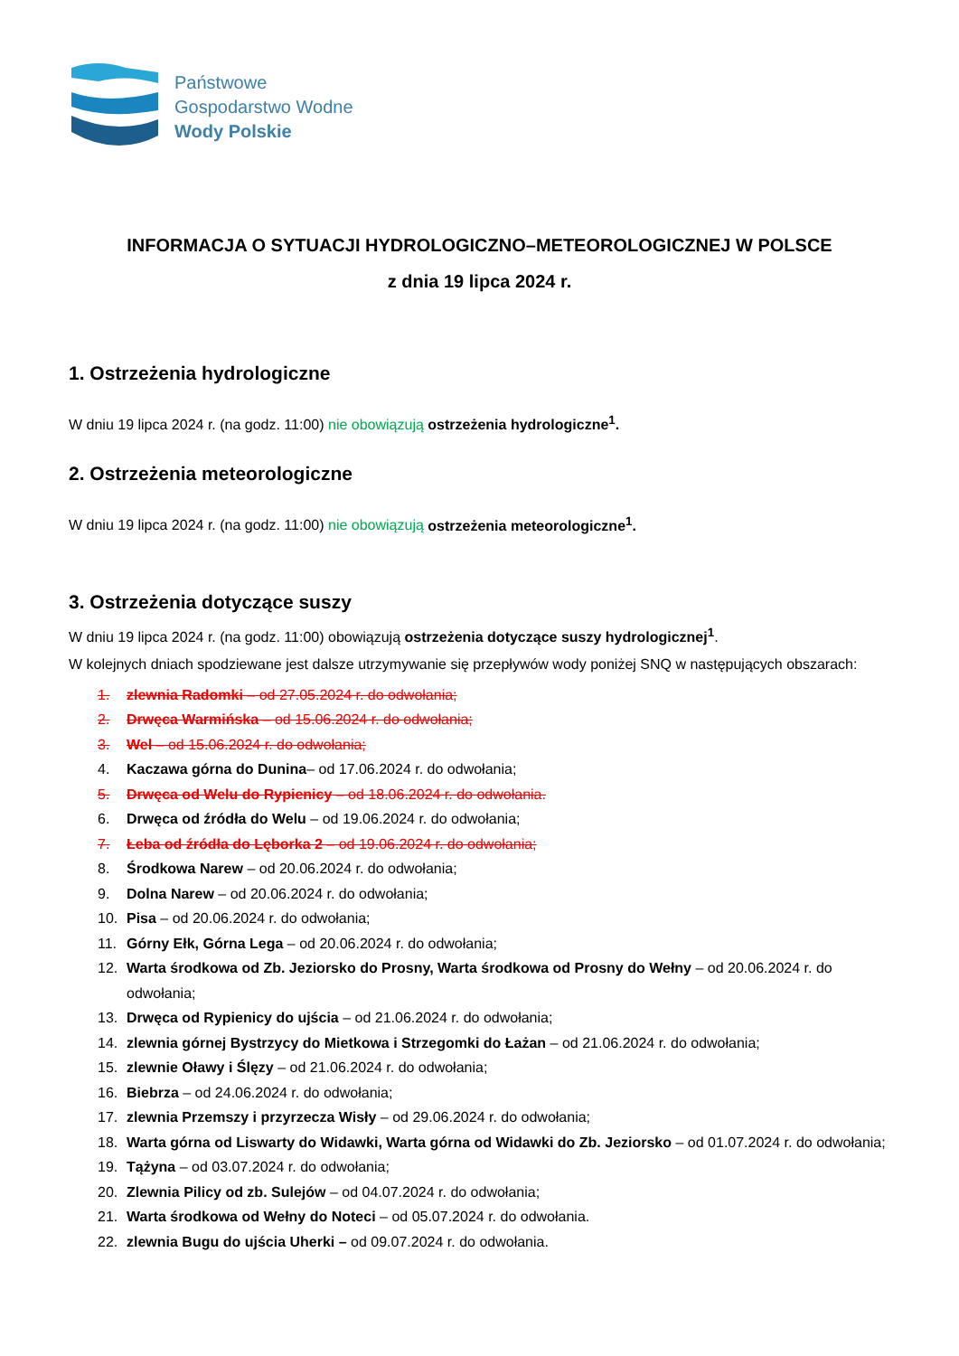Państwowe
Gospodarstwo Wodne
Wody Polskie
INFORMACJA O SYTUACJI HYDROLOGICZNO–METEOROLOGICZNEJ W POLSCE
z dnia 19 lipca 2024 r.
1. Ostrzeżenia hydrologiczne
W dniu 19 lipca 2024 r. (na godz. 11:00) nie obowiązują ostrzeżenia hydrologiczne<sup>1</sup>.
2. Ostrzeżenia meteorologiczne
W dniu 19 lipca 2024 r. (na godz. 11:00) nie obowiązują ostrzeżenia meteorologiczne<sup>1</sup>.
3. Ostrzeżenia dotyczące suszy
W dniu 19 lipca 2024 r. (na godz. 11:00) obowiązują ostrzeżenia dotyczące suszy hydrologicznej<sup>1</sup>.
W kolejnych dniach spodziewane jest dalsze utrzymywanie się przepływów wody poniżej SNQ w następujących obszarach:
1. zlewnia Radomki – od 27.05.2024 r. do odwołania;
2. Drwęca Warmińska – od 15.06.2024 r. do odwołania;
3. Wel – od 15.06.2024 r. do odwołania;
4. Kaczawa górna do Dunina– od 17.06.2024 r. do odwołania;
5. Drwęca od Welu do Rypienicy – od 18.06.2024 r. do odwołania.
6. Drwęca od źródła do Welu – od 19.06.2024 r. do odwołania;
7. Łeba od źródła do Lęborka 2 – od 19.06.2024 r. do odwołania;
8. Środkowa Narew – od 20.06.2024 r. do odwołania;
9. Dolna Narew – od 20.06.2024 r. do odwołania;
10. Pisa – od 20.06.2024 r. do odwołania;
11. Górny Ełk, Górna Lega – od 20.06.2024 r. do odwołania;
12. Warta środkowa od Zb. Jeziorsko do Prosny, Warta środkowa od Prosny do Wełny – od 20.06.2024 r. do odwołania;
13. Drwęca od Rypienicy do ujścia – od 21.06.2024 r. do odwołania;
14. zlewnia górnej Bystrzycy do Mietkowa i Strzegomki do Łażan – od 21.06.2024 r. do odwołania;
15. zlewnie Oławy i Ślęzy – od 21.06.2024 r. do odwołania;
16. Biebrza – od 24.06.2024 r. do odwołania;
17. zlewnia Przemszy i przyrzecza Wisły – od 29.06.2024 r. do odwołania;
18. Warta górna od Liswarty do Widawki, Warta górna od Widawki do Zb. Jeziorsko – od 01.07.2024 r. do odwołania;
19. Tążyna – od 03.07.2024 r. do odwołania;
20. Zlewnia Pilicy od zb. Sulejów – od 04.07.2024 r. do odwołania;
21. Warta środkowa od Wełny do Noteci – od 05.07.2024 r. do odwołania.
22. zlewnia Bugu do ujścia Uherki – od 09.07.2024 r. do odwołania.